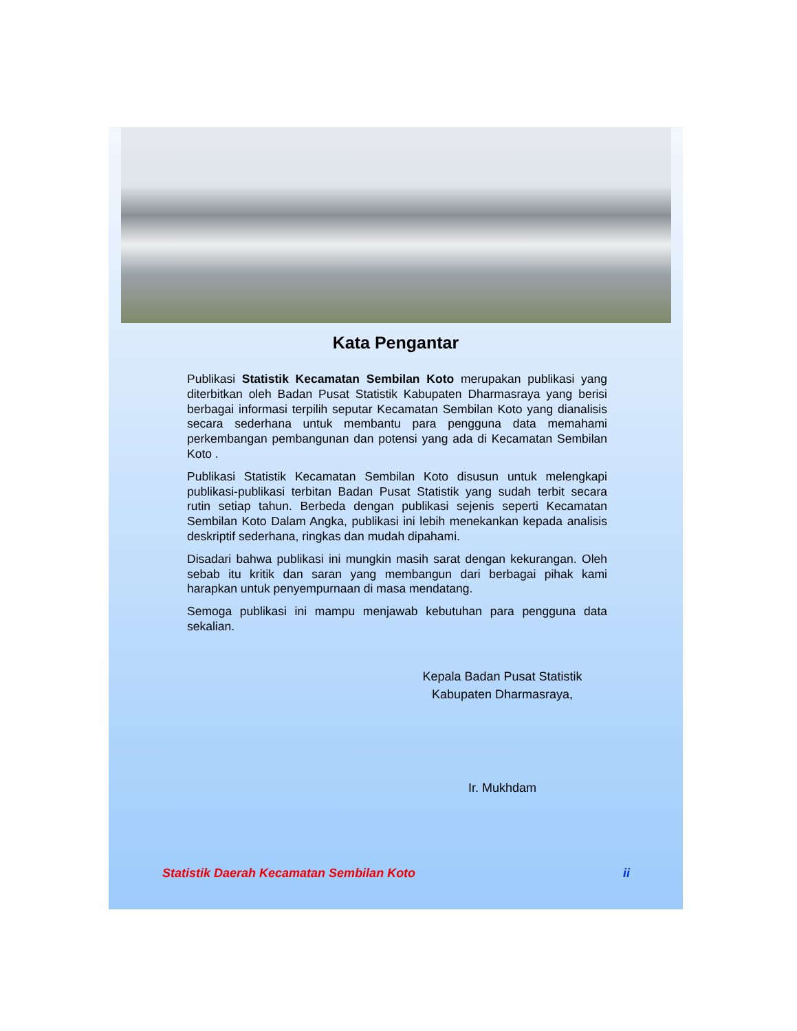Kata Pengantar
Publikasi Statistik Kecamatan Sembilan Koto merupakan publikasi yang diterbitkan oleh Badan Pusat Statistik Kabupaten Dharmasraya yang berisi berbagai informasi terpilih seputar Kecamatan Sembilan Koto yang dianalisis secara sederhana untuk membantu para pengguna data memahami perkembangan pembangunan dan potensi yang ada di Kecamatan Sembilan Koto .
Publikasi Statistik Kecamatan Sembilan Koto disusun untuk melengkapi publikasi-publikasi terbitan Badan Pusat Statistik yang sudah terbit secara rutin setiap tahun. Berbeda dengan publikasi sejenis seperti Kecamatan Sembilan Koto Dalam Angka, publikasi ini lebih menekankan kepada analisis deskriptif sederhana, ringkas dan mudah dipahami.
Disadari bahwa publikasi ini mungkin masih sarat dengan kekurangan. Oleh sebab itu kritik dan saran yang membangun dari berbagai pihak kami harapkan untuk penyempurnaan di masa mendatang.
Semoga publikasi ini mampu menjawab kebutuhan para pengguna data sekalian.
Kepala Badan Pusat Statistik
Kabupaten Dharmasraya,
Ir. Mukhdam
Statistik Daerah Kecamatan Sembilan Koto ii